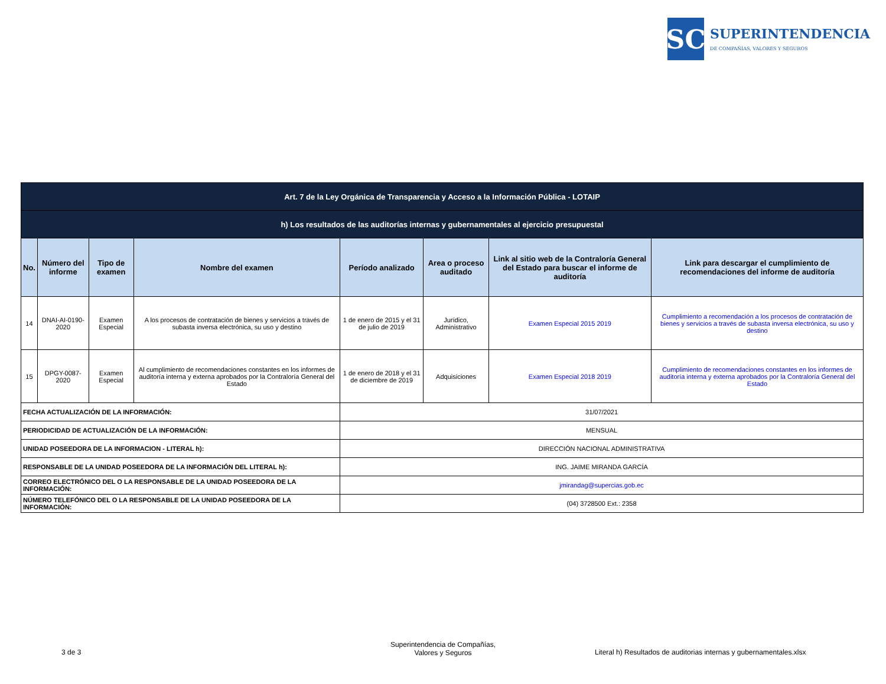SC
SUPERINTENDENCIA
DE COMPAÑÍAS, VALORES Y SEGUROS
| Art. 7 de la Ley Orgánica de Transparencia y Acceso a la Información Pública - LOTAIP | | | | | | | |
| h) Los resultados de las auditorías internas y gubernamentales al ejercicio presupuestal | | | | | | | |
| No. | Número del informe | Tipo de examen | Nombre del examen | Período analizado | Area o proceso auditado | Link al sitio web de la Contraloría General del Estado para buscar el informe de auditoría | Link para descargar el cumplimiento de recomendaciones del informe de auditoría |
| 14 | DNAI-AI-0190-2020 | Examen Especial | A los procesos de contratación de bienes y servicios a través de subasta inversa electrónica, su uso y destino | 1 de enero de 2015 y el 31 de julio de 2019 | Jurídico, Administrativo | Examen Especial 2015 2019 | Cumplimiento a recomendación a los procesos de contratación de bienes y servicios a través de subasta inversa electrónica, su uso y destino |
| 15 | DPGY-0087-2020 | Examen Especial | Al cumplimiento de recomendaciones constantes en los informes de auditoría interna y externa aprobados por la Contraloría General del Estado | 1 de enero de 2018 y el 31 de diciembre de 2019 | Adquisiciones | Examen Especial 2018 2019 | Cumplimiento de recomendaciones constantes en los informes de auditoría interna y externa aprobados por la Contraloría General del Estado |
| FECHA ACTUALIZACIÓN DE LA INFORMACIÓN: | | | | 31/07/2021 | | | |
| PERIODICIDAD DE ACTUALIZACIÓN DE LA INFORMACIÓN: | | | | MENSUAL | | | |
| UNIDAD POSEEDORA DE LA INFORMACION - LITERAL h): | | | | DIRECCIÓN NACIONAL ADMINISTRATIVA | | | |
| RESPONSABLE DE LA UNIDAD POSEEDORA DE LA INFORMACIÓN DEL LITERAL h): | | | | ING. JAIME MIRANDA GARCÍA | | | |
| CORREO ELECTRÓNICO DEL O LA RESPONSABLE DE LA UNIDAD POSEEDORA DE LA INFORMACIÓN: | | | | jmirandag@supercias.gob.ec | | | |
| NÚMERO TELEFÓNICO DEL O LA RESPONSABLE DE LA UNIDAD POSEEDORA DE LA INFORMACIÓN: | | | | (04) 3728500 Ext.: 2358 | | | |
3 de 3
Superintendencia de Compañías, Valores y Seguros
Literal h) Resultados de auditorias internas y gubernamentales.xlsx